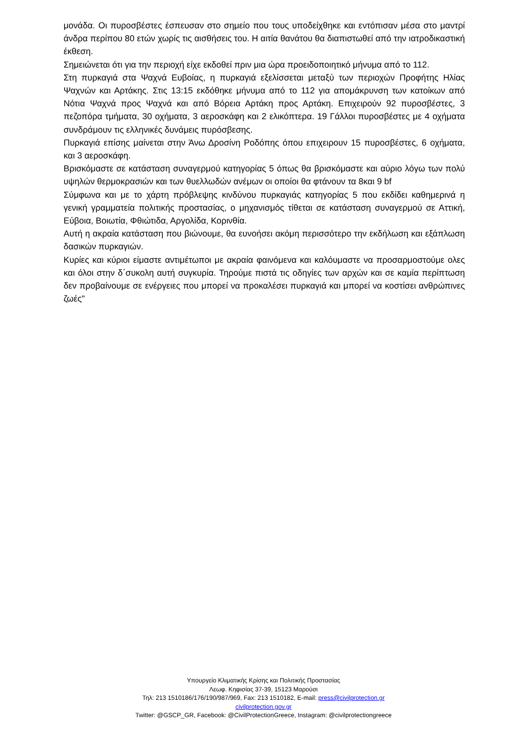μονάδα. Οι πυροσβέστες έσπευσαν στο σημείο που τους υποδείχθηκε και εντόπισαν μέσα στο μαντρί άνδρα περίπου 80 ετών χωρίς τις αισθήσεις του. Η αιτία θανάτου θα διαπιστωθεί από την ιατροδικαστική έκθεση.
Σημειώνεται ότι για την περιοχή είχε εκδοθεί πριν μια ώρα προειδοποιητικό μήνυμα από το 112.
Στη πυρκαγιά στα Ψαχνά Ευβοίας, η πυρκαγιά εξελίσσεται μεταξύ των περιοχών Προφήτης Ηλίας Ψαχνών και Αρτάκης. Στις 13:15 εκδόθηκε μήνυμα από το 112 για απομάκρυνση των κατοίκων από Νότια Ψαχνά προς Ψαχνά και από Βόρεια Αρτάκη προς Αρτάκη. Επιχειρούν 92 πυροσβέστες, 3 πεζοπόρα τμήματα, 30 οχήματα, 3 αεροσκάφη και 2 ελικόπτερα. 19 Γάλλοι πυροσβέστες με 4 οχήματα συνδράμουν τις ελληνικές δυνάμεις πυρόσβεσης.
Πυρκαγιά επίσης μαίνεται στην Άνω Δροσίνη Ροδόπης όπου επιχειρουν 15 πυροσβέστες, 6 οχήματα, και 3 αεροσκάφη.
Βρισκόμαστε σε κατάσταση συναγερμού κατηγορίας 5 όπως θα βρισκόμαστε και αύριο λόγω των πολύ υψηλών θερμοκρασιών και των θυελλωδών ανέμων οι οποίοι θα φτάνουν τα 8και 9 bf
Σύμφωνα και με το χάρτη πρόβλεψης κινδύνου πυρκαγιάς κατηγορίας 5 που εκδίδει καθημερινά η γενική γραμματεία πολιτικής προστασίας, ο μηχανισμός τίθεται σε κατάσταση συναγερμού σε Αττική, Εύβοια, Βοιωτία, Φθιώτιδα, Αργολίδα, Κορινθία.
Αυτή η ακραία κατάσταση που βιώνουμε, θα ευνοήσει ακόμη περισσότερο την εκδήλωση και εξάπλωση δασικών πυρκαγιών.
Κυρίες και κύριοι είμαστε αντιμέτωποι με ακραία φαινόμενα και καλόυμαστε να προσαρμοστούμε ολες και όλοι στην δ΄συκολη αυτή συγκυρία. Τηρούμε πιστά τις οδηγίες των αρχών και σε καμία περίπτωση δεν προβαίνουμε σε ενέργειες που μπορεί να προκαλέσει πυρκαγιά και μπορεί να κοστίσει ανθρώπινες ζωές"
Υπουργείο Κλιματικής Κρίσης και Πολιτικής Προστασίας
Λεωφ. Κηφισίας 37-39, 15123 Μαρούσι
Τηλ: 213 1510186/176/190/987/969, Fax: 213 1510182, E-mail: press@civilprotection.gr
civilprotection.gov.gr
Twitter: @GSCP_GR, Facebook: @CivilProtectionGreece, Instagram: @civilprotectiongreece